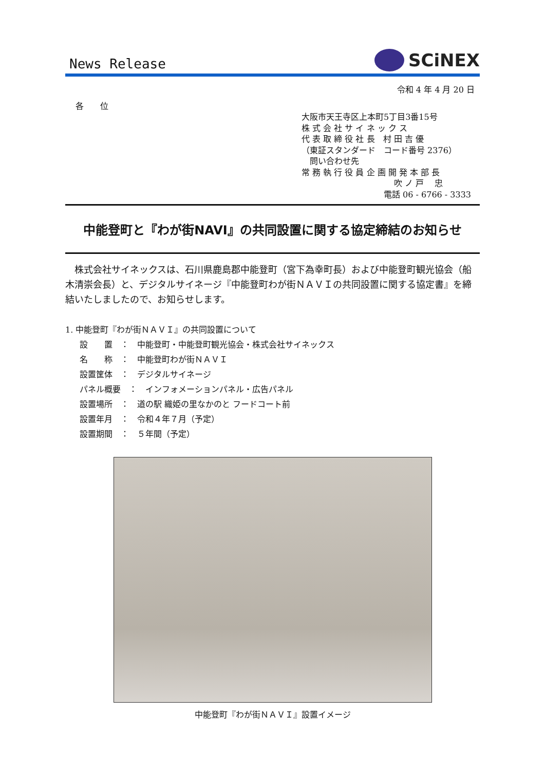News Release
SCiNEX
令和 4 年 4 月 20 日
各　　位
大阪市天王寺区上本町5丁目3番15号
株 式 会 社 サ イ ネ ッ ク ス
代 表 取 締 役 社 長　村 田 吉 優
（東証スタンダード　コード番号 2376）
　問い合わせ先
常 務 執 行 役 員 企 画 開 発 本 部 長
吹 ノ 戸　 忠
電話 06 - 6766 - 3333
中能登町と『わが街NAVI』の共同設置に関する協定締結のお知らせ
　株式会社サイネックスは、石川県鹿島郡中能登町（宮下為幸町長）および中能登町観光協会（船木清崇会長）と、デジタルサイネージ『中能登町わが街ＮＡＶＩの共同設置に関する協定書』を締結いたしましたので、お知らせします。
1. 中能登町『わが街ＮＡＶＩ』の共同設置について
設　　置　：　中能登町・中能登町観光協会・株式会社サイネックス
名　　称　：　中能登町わが街ＮＡＶＩ
設置筐体　：　デジタルサイネージ
パネル概要　：　インフォメーションパネル・広告パネル
設置場所　：　道の駅 織姫の里なかのと フードコート前
設置年月　：　令和４年７月（予定）
設置期間　：　５年間（予定）
中能登町『わが街ＮＡＶＩ』設置イメージ